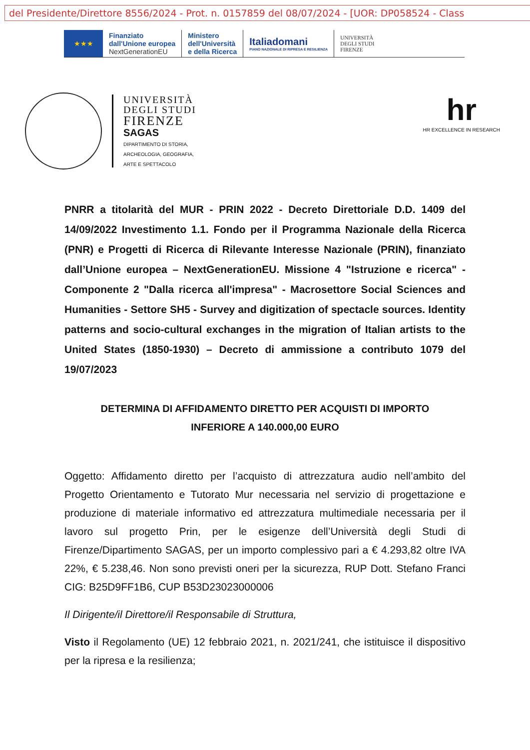del Presidente/Direttore 8556/2024 - Prot. n. 0157859 del 08/07/2024 - [UOR: DP058524 - Class
★★★
Finanziato
dall'Unione europea
NextGenerationEU
Ministero
dell'Università
e della Ricerca
Italiadomani
PIANO NAZIONALE DI RIPRESA E RESILIENZA
UNIVERSITÀ
DEGLI STUDI
FIRENZE
UNIVERSITÀ
DEGLI STUDI
FIRENZE
SAGAS
DIPARTIMENTO DI STORIA,
ARCHEOLOGIA, GEOGRAFIA,
ARTE E SPETTACOLO
hr
HR EXCELLENCE IN RESEARCH
PNRR a titolarità del MUR - PRIN 2022 - Decreto Direttoriale D.D. 1409 del 14/09/2022 Investimento 1.1. Fondo per il Programma Nazionale della Ricerca (PNR) e Progetti di Ricerca di Rilevante Interesse Nazionale (PRIN), finanziato dall’Unione europea – NextGenerationEU. Missione 4 "Istruzione e ricerca" - Componente 2 "Dalla ricerca all'impresa" - Macrosettore Social Sciences and Humanities - Settore SH5 - Survey and digitization of spectacle sources. Identity patterns and socio-cultural exchanges in the migration of Italian artists to the United States (1850-1930) – Decreto di ammissione a contributo 1079 del 19/07/2023
DETERMINA DI AFFIDAMENTO DIRETTO PER ACQUISTI DI IMPORTO
INFERIORE A 140.000,00 EURO
Oggetto: Affidamento diretto per l’acquisto di attrezzatura audio nell’ambito del Progetto Orientamento e Tutorato Mur necessaria nel servizio di progettazione e produzione di materiale informativo ed attrezzatura multimediale necessaria per il lavoro sul progetto Prin, per le esigenze dell’Università degli Studi di Firenze/Dipartimento SAGAS, per un importo complessivo pari a € 4.293,82 oltre IVA 22%, € 5.238,46. Non sono previsti oneri per la sicurezza, RUP Dott. Stefano Franci CIG: B25D9FF1B6, CUP B53D23023000006
Il Dirigente/il Direttore/il Responsabile di Struttura,
Visto il Regolamento (UE) 12 febbraio 2021, n. 2021/241, che istituisce il dispositivo per la ripresa e la resilienza;